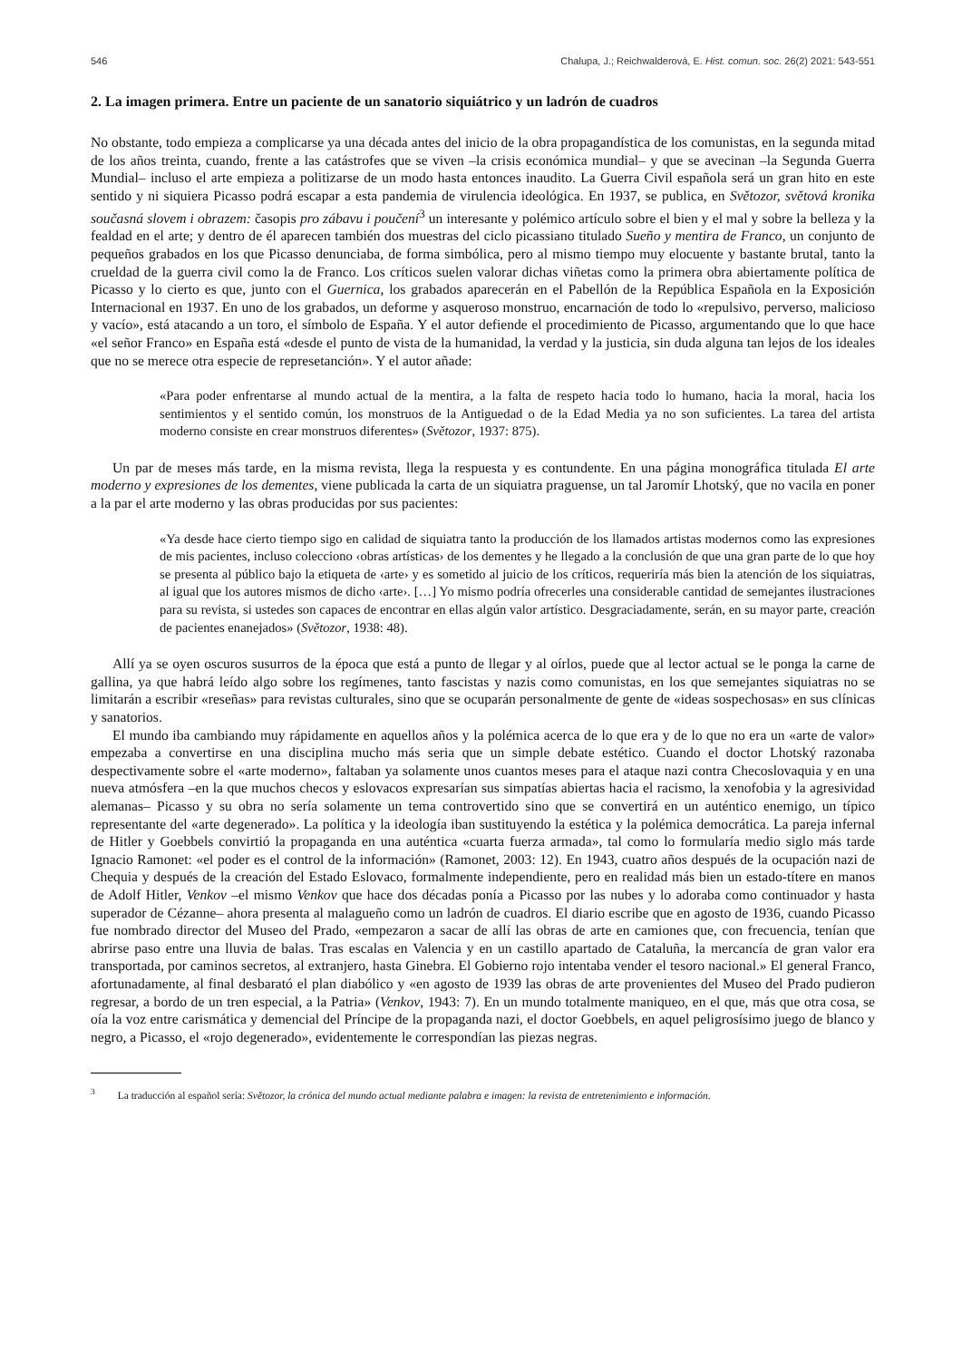546 Chalupa, J.; Reichwalderová, E. Hist. comun. soc. 26(2) 2021: 543-551
2. La imagen primera. Entre un paciente de un sanatorio siquiátrico y un ladrón de cuadros
No obstante, todo empieza a complicarse ya una década antes del inicio de la obra propagandística de los comunistas, en la segunda mitad de los años treinta, cuando, frente a las catástrofes que se viven –la crisis económica mundial– y que se avecinan –la Segunda Guerra Mundial– incluso el arte empieza a politizarse de un modo hasta entonces inaudito. La Guerra Civil española será un gran hito en este sentido y ni siquiera Picasso podrá escapar a esta pandemia de virulencia ideológica. En 1937, se publica, en Světozor, světová kronika současná slovem i obrazem: časopis pro zábavu i poučení<sup>3</sup> un interesante y polémico artículo sobre el bien y el mal y sobre la belleza y la fealdad en el arte; y dentro de él aparecen también dos muestras del ciclo picassiano titulado Sueño y mentira de Franco, un conjunto de pequeños grabados en los que Picasso denunciaba, de forma simbólica, pero al mismo tiempo muy elocuente y bastante brutal, tanto la crueldad de la guerra civil como la de Franco. Los críticos suelen valorar dichas viñetas como la primera obra abiertamente política de Picasso y lo cierto es que, junto con el Guernica, los grabados aparecerán en el Pabellón de la República Española en la Exposición Internacional en 1937. En uno de los grabados, un deforme y asqueroso monstruo, encarnación de todo lo «repulsivo, perverso, malicioso y vacío», está atacando a un toro, el símbolo de España. Y el autor defiende el procedimiento de Picasso, argumentando que lo que hace «el señor Franco» en España está «desde el punto de vista de la humanidad, la verdad y la justicia, sin duda alguna tan lejos de los ideales que no se merece otra especie de represetanción». Y el autor añade:
«Para poder enfrentarse al mundo actual de la mentira, a la falta de respeto hacia todo lo humano, hacia la moral, hacia los sentimientos y el sentido común, los monstruos de la Antiguedad o de la Edad Media ya no son suficientes. La tarea del artista moderno consiste en crear monstruos diferentes» (Světozor, 1937: 875).
Un par de meses más tarde, en la misma revista, llega la respuesta y es contundente. En una página monográfica titulada El arte moderno y expresiones de los dementes, viene publicada la carta de un siquiatra praguense, un tal Jaromír Lhotský, que no vacila en poner a la par el arte moderno y las obras producidas por sus pacientes:
«Ya desde hace cierto tiempo sigo en calidad de siquiatra tanto la producción de los llamados artistas modernos como las expresiones de mis pacientes, incluso colecciono ‹obras artísticas› de los dementes y he llegado a la conclusión de que una gran parte de lo que hoy se presenta al público bajo la etiqueta de ‹arte› y es sometido al juicio de los críticos, requeriría más bien la atención de los siquiatras, al igual que los autores mismos de dicho ‹arte›. […] Yo mismo podría ofrecerles una considerable cantidad de semejantes ilustraciones para su revista, si ustedes son capaces de encontrar en ellas algún valor artístico. Desgraciadamente, serán, en su mayor parte, creación de pacientes enanejados» (Světozor, 1938: 48).
Allí ya se oyen oscuros susurros de la época que está a punto de llegar y al oírlos, puede que al lector actual se le ponga la carne de gallina, ya que habrá leído algo sobre los regímenes, tanto fascistas y nazis como comunistas, en los que semejantes siquiatras no se limitarán a escribir «reseñas» para revistas culturales, sino que se ocuparán personalmente de gente de «ideas sospechosas» en sus clínicas y sanatorios.
El mundo iba cambiando muy rápidamente en aquellos años y la polémica acerca de lo que era y de lo que no era un «arte de valor» empezaba a convertirse en una disciplina mucho más seria que un simple debate estético. Cuando el doctor Lhotský razonaba despectivamente sobre el «arte moderno», faltaban ya solamente unos cuantos meses para el ataque nazi contra Checoslovaquia y en una nueva atmósfera –en la que muchos checos y eslovacos expresarían sus simpatías abiertas hacia el racismo, la xenofobia y la agresividad alemanas– Picasso y su obra no sería solamente un tema controvertido sino que se convertirá en un auténtico enemigo, un típico representante del «arte degenerado». La política y la ideología iban sustituyendo la estética y la polémica democrática. La pareja infernal de Hitler y Goebbels convirtió la propaganda en una auténtica «cuarta fuerza armada», tal como lo formularía medio siglo más tarde Ignacio Ramonet: «el poder es el control de la información» (Ramonet, 2003: 12). En 1943, cuatro años después de la ocupación nazi de Chequia y después de la creación del Estado Eslovaco, formalmente independiente, pero en realidad más bien un estado-títere en manos de Adolf Hitler, Venkov –el mismo Venkov que hace dos décadas ponía a Picasso por las nubes y lo adoraba como continuador y hasta superador de Cézanne– ahora presenta al malagueño como un ladrón de cuadros. El diario escribe que en agosto de 1936, cuando Picasso fue nombrado director del Museo del Prado, «empezaron a sacar de allí las obras de arte en camiones que, con frecuencia, tenían que abrirse paso entre una lluvia de balas. Tras escalas en Valencia y en un castillo apartado de Cataluña, la mercancía de gran valor era transportada, por caminos secretos, al extranjero, hasta Ginebra. El Gobierno rojo intentaba vender el tesoro nacional.» El general Franco, afortunadamente, al final desbarató el plan diabólico y «en agosto de 1939 las obras de arte provenientes del Museo del Prado pudieron regresar, a bordo de un tren especial, a la Patria» (Venkov, 1943: 7). En un mundo totalmente maniqueo, en el que, más que otra cosa, se oía la voz entre carismática y demencial del Príncipe de la propaganda nazi, el doctor Goebbels, en aquel peligrosísimo juego de blanco y negro, a Picasso, el «rojo degenerado», evidentemente le correspondían las piezas negras.
<sup>3</sup> La traducción al español sería: Světozor, la crónica del mundo actual mediante palabra e imagen: la revista de entretenimiento e información.